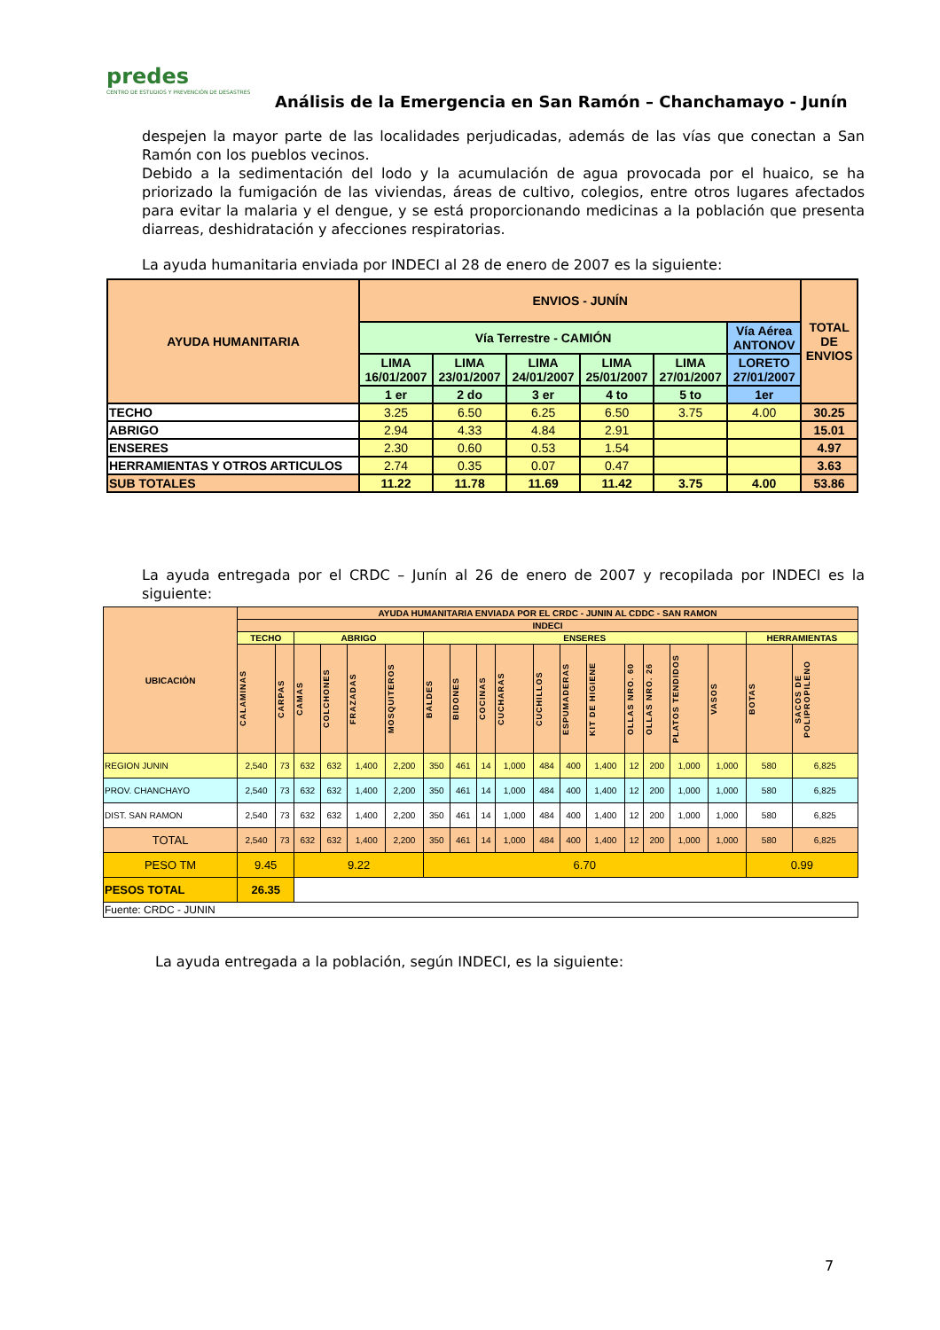predes
CENTRO DE ESTUDIOS Y PREVENCIÓN DE DESASTRES
Análisis de la Emergencia en San Ramón – Chanchamayo - Junín
despejen la mayor parte de las localidades perjudicadas, además de las vías que conectan a San Ramón con los pueblos vecinos.
Debido a la sedimentación del lodo y la acumulación de agua provocada por el huaico, se ha priorizado la fumigación de las viviendas, áreas de cultivo, colegios, entre otros lugares afectados para evitar la malaria y el dengue, y se está proporcionando medicinas a la población que presenta diarreas, deshidratación y afecciones respiratorias.
La ayuda humanitaria enviada por INDECI al 28 de enero de 2007 es la siguiente:
| AYUDA HUMANITARIA | ENVIOS - JUNÍN | | | | | | TOTAL DE ENVIOS |
| --- | --- | --- | --- | --- | --- | --- | --- |
| | Vía Terrestre - CAMIÓN | | | | | Vía Aérea ANTONOV | |
| | LIMA 16/01/2007 | LIMA 23/01/2007 | LIMA 24/01/2007 | LIMA 25/01/2007 | LIMA 27/01/2007 | LORETO 27/01/2007 | |
| | 1 er | 2 do | 3 er | 4 to | 5 to | 1er | |
| TECHO | 3.25 | 6.50 | 6.25 | 6.50 | 3.75 | 4.00 | 30.25 |
| ABRIGO | 2.94 | 4.33 | 4.84 | 2.91 | | | 15.01 |
| ENSERES | 2.30 | 0.60 | 0.53 | 1.54 | | | 4.97 |
| HERRAMIENTAS Y OTROS ARTICULOS | 2.74 | 0.35 | 0.07 | 0.47 | | | 3.63 |
| SUB TOTALES | 11.22 | 11.78 | 11.69 | 11.42 | 3.75 | 4.00 | 53.86 |
La ayuda entregada por el CRDC – Junín al 26 de enero de 2007 y recopilada por INDECI es la siguiente:
| UBICACIÓN | AYUDA HUMANITARIA ENVIADA POR EL CRDC - JUNIN AL CDDC - SAN RAMON | | | | | | | | | | | | | | | | | | |
| --- | --- | --- | --- | --- | --- | --- | --- | --- | --- | --- | --- | --- | --- | --- | --- | --- | --- | --- | --- |
| | INDECI | | | | | | | | | | | | | | | | | | |
| | TECHO | | ABRIGO | | | | ENSERES | | | | | | | | | | | HERRAMIENTAS | |
| | CALAMINAS | CARPAS | CAMAS | COLCHONES | FRAZADAS | MOSQUITEROS | BALDES | BIDONES | COCINAS | CUCHARAS | CUCHILLOS | ESPUMADERAS | KIT DE HIGIENE | OLLAS NRO. 60 | OLLAS NRO. 26 | PLATOS TENDIDOS | VASOS | BOTAS | SACOS DE POLIPROPILENO |
| REGION JUNIN | 2,540 | 73 | 632 | 632 | 1,400 | 2,200 | 350 | 461 | 14 | 1,000 | 484 | 400 | 1,400 | 12 | 200 | 1,000 | 1,000 | 580 | 6,825 |
| PROV. CHANCHAYO | 2,540 | 73 | 632 | 632 | 1,400 | 2,200 | 350 | 461 | 14 | 1,000 | 484 | 400 | 1,400 | 12 | 200 | 1,000 | 1,000 | 580 | 6,825 |
| DIST. SAN RAMON | 2,540 | 73 | 632 | 632 | 1,400 | 2,200 | 350 | 461 | 14 | 1,000 | 484 | 400 | 1,400 | 12 | 200 | 1,000 | 1,000 | 580 | 6,825 |
| TOTAL | 2,540 | 73 | 632 | 632 | 1,400 | 2,200 | 350 | 461 | 14 | 1,000 | 484 | 400 | 1,400 | 12 | 200 | 1,000 | 1,000 | 580 | 6,825 |
| PESO TM | 9.45 | | 9.22 | | | | 6.70 | | | | | | | | | | | 0.99 | |
| PESOS TOTAL | 26.35 | | | | | | | | | | | | | | | | | | |
| Fuente: CRDC - JUNIN | | | | | | | | | | | | | | | | | | | |
La ayuda entregada a la población, según INDECI, es la siguiente:
7